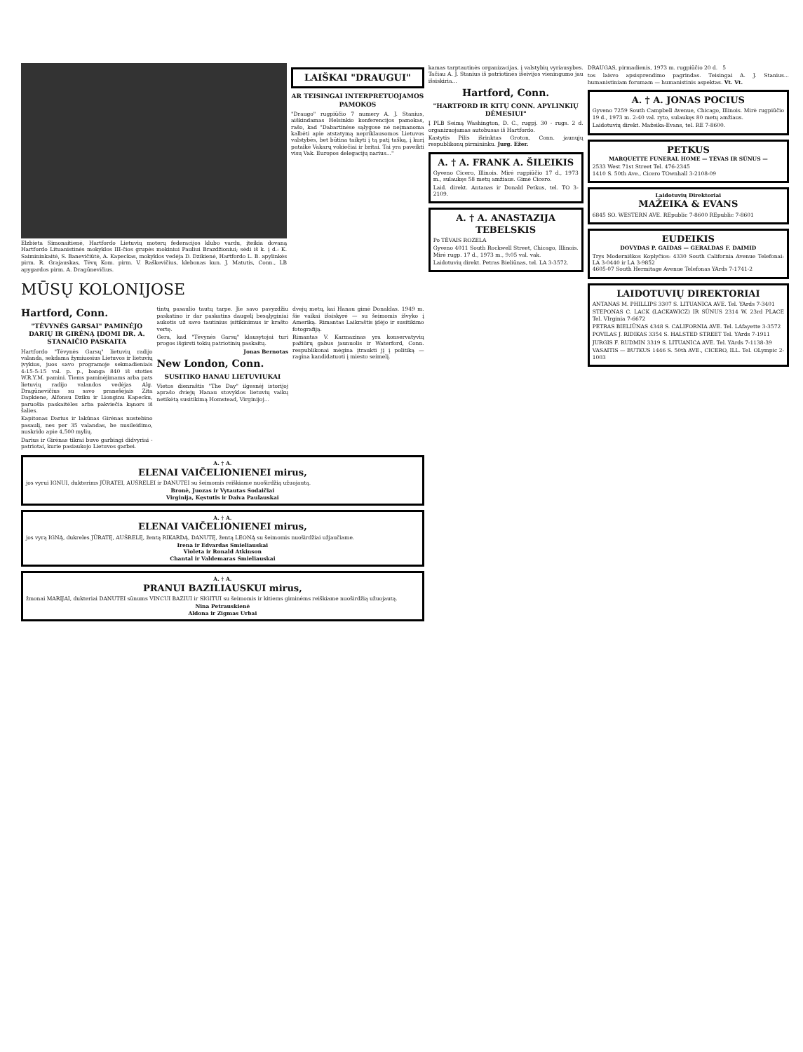Elzbieta Simonaitienė, Hartfordo Lietuvių moterų federacijos klubo vardu, įteikia dovaną Hartfordo Lituanistinės mokyklos III-čios grupės mokiniui Pauliui Brazdžioniui; sėdi iš k. į d.: K. Saimininkaitė, S. Banevičiūtė, A. Kapeckas, mokyklos vedėja D. Dzikienė, Hartfordo L. B. apylinkės pirm. R. Grajauskas, Tėvų Kom. pirm. V. Raškevičius, klebonas kun. J. Matutis, Conn., LB apygardos pirm. A. Dragūnevičius.
LAIŠKAI "DRAUGUI"
AR TEISINGAI INTERPRETUOJAMOS PAMOKOS
"Draugo" rugpiūčio 7 numery A. J. Stanius, aiškindamas Helsinkio konferencijos pamokas, rašo, kad "Dabartinėse sąlygose nė neįmanoma kalbėti apie atstatymą nepriklausomos Lietuvos valstybės, bet būtina taikyti į tą patį tašką, į kurį pataikė Vakarų vokiečiai ir britai. Tai yra paveikti visų Vak. Europos delegacijų narius..."
MŪSŲ KOLONIJOSE
Hartford, Conn.
"TĖVYNĖS GARSAI" PAMINĖJO DARIŲ IR GIRĖNĄ ĮDOMI DR. A. STANAIČIO PASKAITA
Hartfordo "Tėvynės Garsų" lietuvių radijo valanda, sekdama žymiuosius Lietuvos ir lietuvių įvykius, juos savo programoje sekmadieniais 4:15-5:15 val. p. p., banga 840 iš stoties W.R.Y.M. pamini. Tiems paminėjimams arba pats lietuvių radijo valandos vedėjas Alg. Dragūnevičius su savo pranešėjais Zita Dapkiene, Alfonsu Dziku ir Lionginu Kapecku, paruošia paskaitėles arba pakviečia kąnors iš šalies.
Kapitonas Darius ir lakūnas Girėnas nustebino pasaulį, nes per 35 valandas, be nusileidimo, nuskrido apie 4,500 mylių.
Darius ir Girėnas tikrai buvo garbingi didvyriai - patriotai, kurie pasiaukojo Lietuvos garbei.
tintų pasaulio tautų tarpe. Jie savo pavyzdžiu paskatino ir dar paskatins daugelį besąlyginiai aukotis už savo tautinius įsitikinimus ir krašto vertę.
Gera, kad "Tėvynės Garsų" klausytojai turi progos išgirsti tokių patriotinių paskaitų.
Jonas Bernotas
New London, Conn.
SUSITIKO HANAU LIETUVIUKAI
Vietos dienraštis "The Day" ilgesnėj istorijoj aprašo dviejų Hanau stovyklos lietuvių vaikų netikėtą susitikimą Homstead, Virginijoj...
dvejų metų, kai Hanau gimė Donaldas. 1949 m. šie vaikai išsiskyrė — su šeimomis išvyko į Ameriką. Rimantas Laikraštis įdėjo ir susitikimo fotografiją.
Rimantas V. Karmazinas yra konservatyvių pažiūrų gabus jaunuolis ir Waterford, Conn. respublikonai mėgina įtraukti jį į politiką — ragina kandidatuoti į miesto seimelį.
A. † A.
ELENAI VAIČELIONIENEI mirus,
jos vyrui IGNUI, dukterims JŪRATEI, AUŠRELEI ir DANUTEI su šeimomis reiškiame nuoširdžią užuojautą.
Bronė, Juozas ir Vytautas Sodaičiai
Virginija, Kęstutis ir Daiva Paulauskai
A. † A.
ELENAI VAIČELIONIENEI mirus,
jos vyrą IGNĄ, dukreles JŪRATĘ, AUŠRELĘ, žentą RIKARDĄ, DANUTĘ, žentą LEONĄ su šeimomis nuoširdžiai užjaučiame.
Irena ir Edvardas Smieliauskai
Violeta ir Ronald Atkinson
Chantal ir Valdemaras Smieliauskai
A. † A.
PRANUI BAZILIAUSKUI mirus,
žmonai MARIJAI, dukteriai DANUTEI sūnums VINCUI BAZIUI ir SIGITUI su šeimomis ir kitiems giminėms reiškiame nuoširdžią užuojautą.
Nina Petrauskienė
Aldona ir Zigmas Urbai
kamas tarptautinės organizacijas, į valstybių vyriausybes. Tačiau A. J. Stanius iš patriotinės išeivijos vieningumo jau išsiskiria...
Hartford, Conn.
"HARTFORD IR KITŲ CONN. APYLINKIŲ DĖMESIUI"
Į PLB Seimą Washington, D. C., rugpj. 30 - rugs. 2 d. organizuojamas autobusas iš Hartfordo.
Kastytis Pilis išrinktas Groton, Conn. jaunųjų respublikonų pirmininku. Jurg. Ežer.
A. † A. FRANK A. ŠILEIKIS
Gyveno Cicero, Illinois. Mirė rugpiūčio 17 d., 1973 m., sulaukęs 58 metų amžiaus. Gimė Cicero.
Laid. direkt. Antanas ir Donald Petkus, tel. TO 3-2109.
A. † A. ANASTAZIJA TEBELSKIS
Po TĖVAIS ROZELA
Gyveno 4011 South Rockwell Street, Chicago, Illinois. Mirė rugp. 17 d., 1973 m., 9:05 val. vak.
Laidotuvių direkt. Petras Bieliūnas, tel. LA 3-3572.
DRAUGAS, pirmadienis, 1973 m. rugpiūčio 20 d. 5
tos laisvo apsisprendimo pagrindas. Teisingai A. J. Stanius... humanistiniam forumam — humanistinis aspektas. Vt. Vt.
A. † A. JONAS POCIUS
Gyveno 7259 South Campbell Avenue, Chicago, Illinois. Mirė rugpiūčio 19 d., 1973 m. 2:40 val. ryto, sulaukęs 80 metų amžiaus.
Laidotuvių direkt. Mažeika-Evans, tel. RE 7-8600.
PETKUS
MARQUETTE FUNERAL HOME — TĖVAS IR SŪNUS —
2533 West 71st Street Tel. 476-2345
1410 S. 50th Ave., Cicero TOwnhall 3-2108-09
Laidotuvių Direktoriai
MAŽEIKA & EVANS
6845 SO. WESTERN AVE. REpublic 7-8600 REpublic 7-8601
EUDEIKIS
DOVYDAS P. GAIDAS — GERALDAS F. DAIMID
Trys Moderniškos Koplyčios: 4330 South California Avenue Telefonai: LA 3-0440 ir LA 3-9852
4605-07 South Hermitage Avenue Telefonas YArds 7-1741-2
LAIDOTUVIŲ DIREKTORIAI
ANTANAS M. PHILLIPS 3307 S. LITUANICA AVE. Tel. YArds 7-3401
STEPONAS C. LACK (LACKAWICZ) IR SŪNUS 2314 W. 23rd PLACE Tel. VIrginia 7-6672
PETRAS BIELIŪNAS 4348 S. CALIFORNIA AVE. Tel. LAfayette 3-3572
POVILAS J. RIDIKAS 3354 S. HALSTED STREET Tel. YArds 7-1911
JURGIS F. RUDMIN 3319 S. LITUANICA AVE. Tel. YArds 7-1138-39
VASAITIS — BUTKUS 1446 S. 50th AVE., CICERO, ILL. Tel. OLympic 2-1003